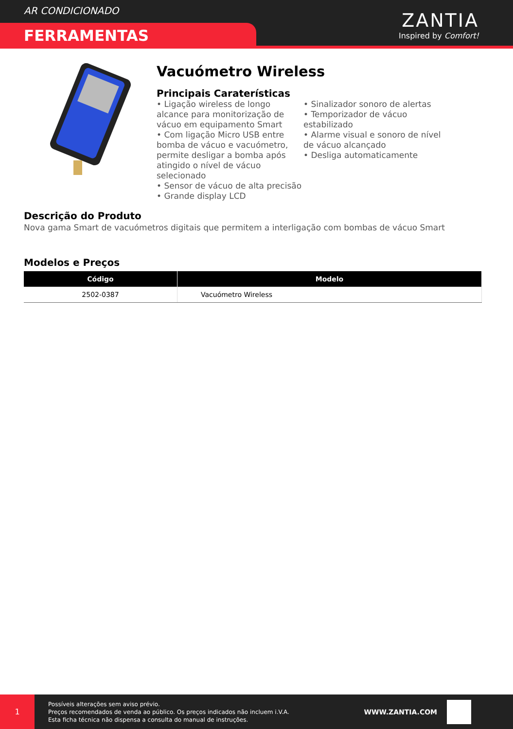AR CONDICIONADO
FERRAMENTAS
ZANTIA
Inspired by Comfort!
Vacuómetro Wireless
Principais Caraterísticas
• Ligação wireless de longo alcance para monitorização de vácuo em equipamento Smart
• Com ligação Micro USB entre bomba de vácuo e vacuómetro, permite desligar a bomba após atingido o nível de vácuo selecionado
• Sensor de vácuo de alta precisão
• Grande display LCD
• Sinalizador sonoro de alertas
• Temporizador de vácuo estabilizado
• Alarme visual e sonoro de nível de vácuo alcançado
• Desliga automaticamente
Descrição do Produto
Nova gama Smart de vacuómetros digitais que permitem a interligação com bombas de vácuo Smart
Modelos e Preços
| Código | Modelo |
| --- | --- |
| 2502-0387 | Vacuómetro Wireless |
1
Possíveis alterações sem aviso prévio.
Preços recomendados de venda ao público. Os preços indicados não incluem i.V.A.
Esta ficha técnica não dispensa a consulta do manual de instruções.
WWW.ZANTIA.COM